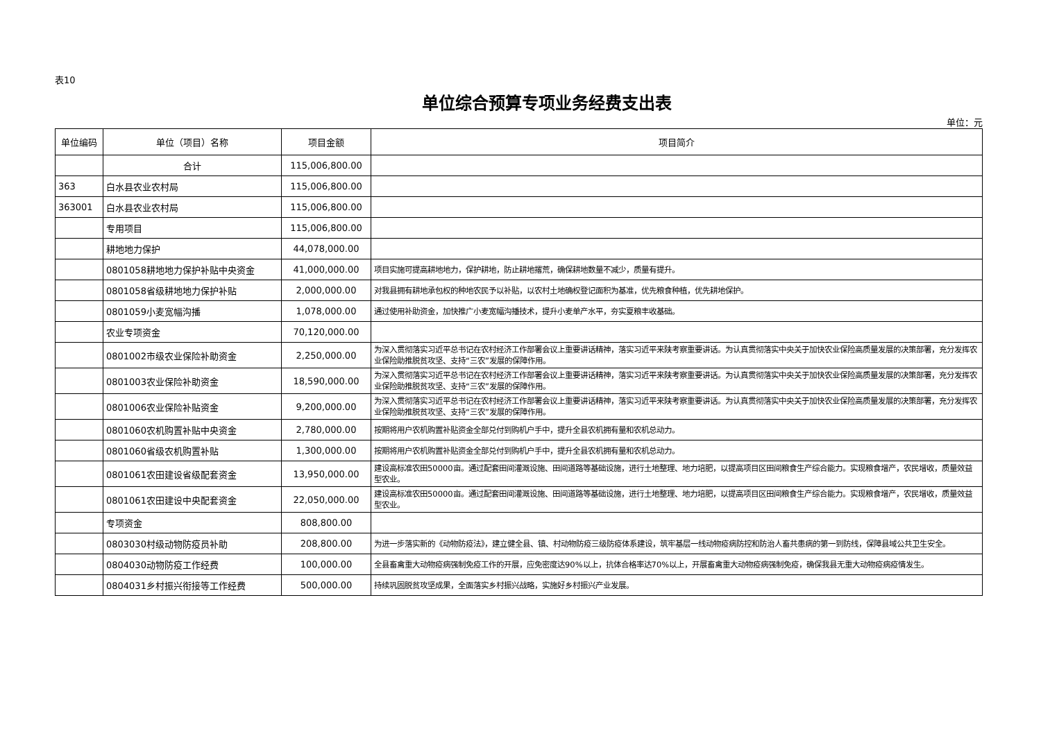表10
单位综合预算专项业务经费支出表
单位：元
| 单位编码 | 单位（项目）名称 | 项目金额 | 项目简介 |
| --- | --- | --- | --- |
| | 合计 | 115,006,800.00 | |
| 363 | 白水县农业农村局 | 115,006,800.00 | |
| 363001 | 白水县农业农村局 | 115,006,800.00 | |
| | 专用项目 | 115,006,800.00 | |
| | 耕地地力保护 | 44,078,000.00 | |
| | 0801058耕地地力保护补贴中央资金 | 41,000,000.00 | 项目实施可提高耕地地力，保护耕地，防止耕地撂荒，确保耕地数量不减少，质量有提升。 |
| | 0801058省级耕地地力保护补贴 | 2,000,000.00 | 对我县拥有耕地承包权的种地农民予以补贴，以农村土地确权登记面积为基准，优先粮食种植，优先耕地保护。 |
| | 0801059小麦宽幅沟播 | 1,078,000.00 | 通过使用补助资金，加快推广小麦宽幅沟播技术，提升小麦单产水平，夯实夏粮丰收基础。 |
| | 农业专项资金 | 70,120,000.00 | |
| | 0801002市级农业保险补助资金 | 2,250,000.00 | 为深入贯彻落实习近平总书记在农村经济工作部署会议上重要讲话精神，落实习近平来陕考察重要讲话。为认真贯彻落实中央关于加快农业保险高质量发展的决策部署，充分发挥农业保险助推脱贫攻坚、支持“三农”发展的保障作用。 |
| | 0801003农业保险补助资金 | 18,590,000.00 | 为深入贯彻落实习近平总书记在农村经济工作部署会议上重要讲话精神，落实习近平来陕考察重要讲话。为认真贯彻落实中央关于加快农业保险高质量发展的决策部署，充分发挥农业保险助推脱贫攻坚、支持“三农”发展的保障作用。 |
| | 0801006农业保险补贴资金 | 9,200,000.00 | 为深入贯彻落实习近平总书记在农村经济工作部署会议上重要讲话精神，落实习近平来陕考察重要讲话。为认真贯彻落实中央关于加快农业保险高质量发展的决策部署，充分发挥农业保险助推脱贫攻坚、支持“三农”发展的保障作用。 |
| | 0801060农机购置补贴中央资金 | 2,780,000.00 | 按期将用户农机购置补贴资金全部兑付到购机户手中，提升全县农机拥有量和农机总动力。 |
| | 0801060省级农机购置补贴 | 1,300,000.00 | 按期将用户农机购置补贴资金全部兑付到购机户手中，提升全县农机拥有量和农机总动力。 |
| | 0801061农田建设省级配套资金 | 13,950,000.00 | 建设高标准农田50000亩。通过配套田间灌溉设施、田间道路等基础设施，进行土地整理、地力培肥，以提高项目区田间粮食生产综合能力。实现粮食增产，农民增收，质量效益型农业。 |
| | 0801061农田建设中央配套资金 | 22,050,000.00 | 建设高标准农田50000亩。通过配套田间灌溉设施、田间道路等基础设施，进行土地整理、地力培肥，以提高项目区田间粮食生产综合能力。实现粮食增产，农民增收，质量效益型农业。 |
| | 专项资金 | 808,800.00 | |
| | 0803030村级动物防疫员补助 | 208,800.00 | 为进一步落实新的《动物防疫法》，建立健全县、镇、村动物防疫三级防疫体系建设，筑牢基层一线动物疫病防控和防治人畜共患病的第一到防线，保障县域公共卫生安全。 |
| | 0804030动物防疫工作经费 | 100,000.00 | 全县畜禽重大动物疫病强制免疫工作的开展，应免密度达90%以上，抗体合格率达70%以上，开展畜禽重大动物疫病强制免疫，确保我县无重大动物疫病疫情发生。 |
| | 0804031乡村振兴衔接等工作经费 | 500,000.00 | 持续巩固脱贫攻坚成果，全面落实乡村振兴战略，实施好乡村振兴产业发展。 |